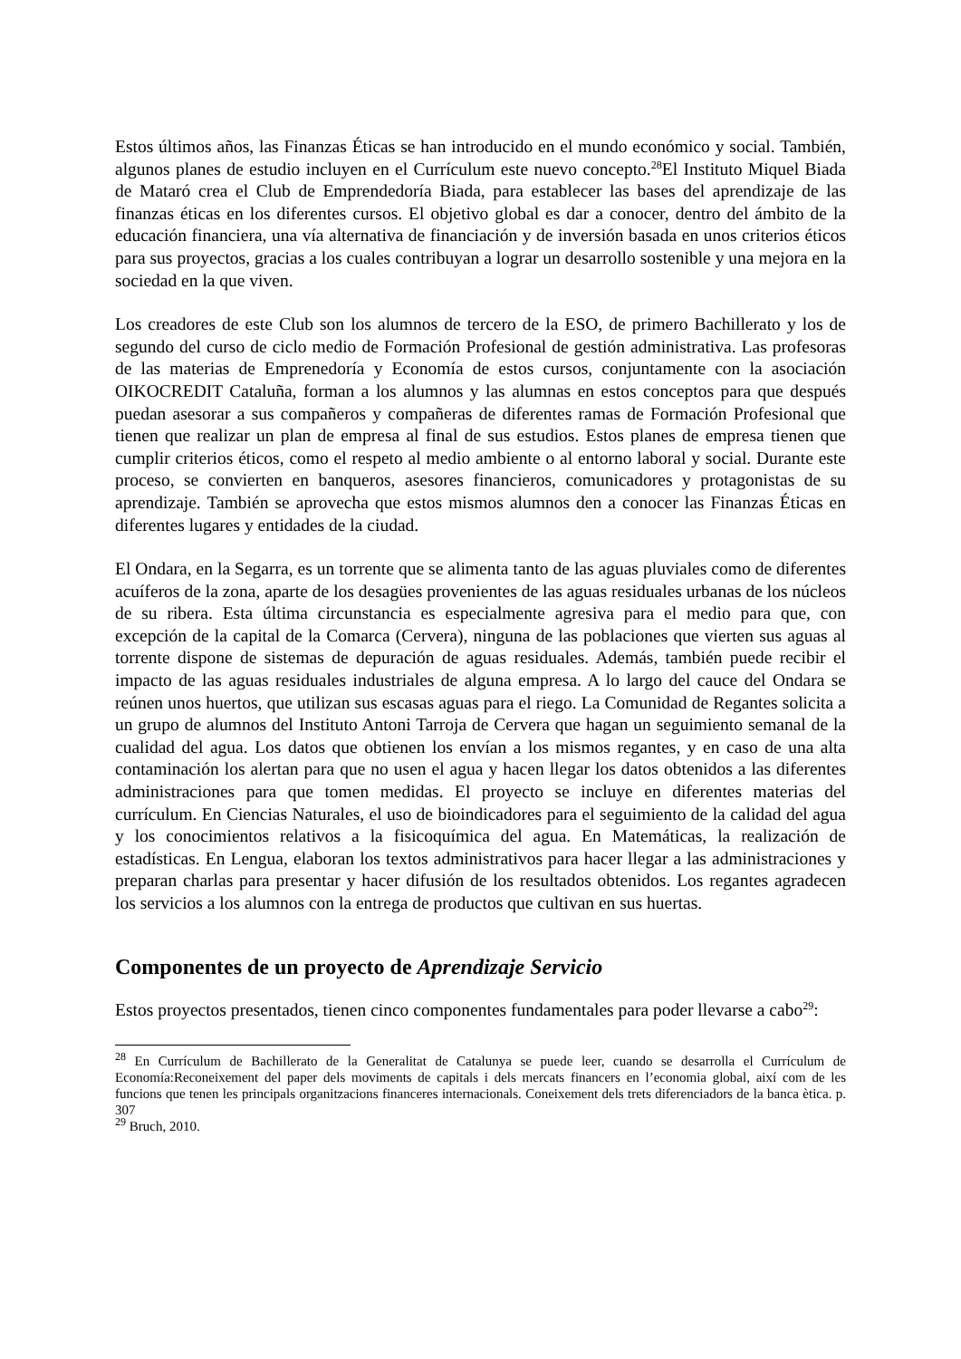Estos últimos años, las Finanzas Éticas se han introducido en el mundo económico y social. También, algunos planes de estudio incluyen en el Currículum este nuevo concepto.<sup>28</sup>El Instituto Miquel Biada de Mataró crea el Club de Emprendedoría Biada, para establecer las bases del aprendizaje de las finanzas éticas en los diferentes cursos. El objetivo global es dar a conocer, dentro del ámbito de la educación financiera, una vía alternativa de financiación y de inversión basada en unos criterios éticos para sus proyectos, gracias a los cuales contribuyan a lograr un desarrollo sostenible y una mejora en la sociedad en la que viven.
Los creadores de este Club son los alumnos de tercero de la ESO, de primero Bachillerato y los de segundo del curso de ciclo medio de Formación Profesional de gestión administrativa. Las profesoras de las materias de Emprenedoría y Economía de estos cursos, conjuntamente con la asociación OIKOCREDIT Cataluña, forman a los alumnos y las alumnas en estos conceptos para que después puedan asesorar a sus compañeros y compañeras de diferentes ramas de Formación Profesional que tienen que realizar un plan de empresa al final de sus estudios. Estos planes de empresa tienen que cumplir criterios éticos, como el respeto al medio ambiente o al entorno laboral y social. Durante este proceso, se convierten en banqueros, asesores financieros, comunicadores y protagonistas de su aprendizaje. También se aprovecha que estos mismos alumnos den a conocer las Finanzas Éticas en diferentes lugares y entidades de la ciudad.
El Ondara, en la Segarra, es un torrente que se alimenta tanto de las aguas pluviales como de diferentes acuíferos de la zona, aparte de los desagües provenientes de las aguas residuales urbanas de los núcleos de su ribera. Esta última circunstancia es especialmente agresiva para el medio para que, con excepción de la capital de la Comarca (Cervera), ninguna de las poblaciones que vierten sus aguas al torrente dispone de sistemas de depuración de aguas residuales. Además, también puede recibir el impacto de las aguas residuales industriales de alguna empresa. A lo largo del cauce del Ondara se reúnen unos huertos, que utilizan sus escasas aguas para el riego. La Comunidad de Regantes solicita a un grupo de alumnos del Instituto Antoni Tarroja de Cervera que hagan un seguimiento semanal de la cualidad del agua. Los datos que obtienen los envían a los mismos regantes, y en caso de una alta contaminación los alertan para que no usen el agua y hacen llegar los datos obtenidos a las diferentes administraciones para que tomen medidas. El proyecto se incluye en diferentes materias del currículum. En Ciencias Naturales, el uso de bioindicadores para el seguimiento de la calidad del agua y los conocimientos relativos a la fisicoquímica del agua. En Matemáticas, la realización de estadísticas. En Lengua, elaboran los textos administrativos para hacer llegar a las administraciones y preparan charlas para presentar y hacer difusión de los resultados obtenidos. Los regantes agradecen los servicios a los alumnos con la entrega de productos que cultivan en sus huertas.
Componentes de un proyecto de Aprendizaje Servicio
Estos proyectos presentados, tienen cinco componentes fundamentales para poder llevarse a cabo<sup>29</sup>:
<sup>28</sup> En Currículum de Bachillerato de la Generalitat de Catalunya se puede leer, cuando se desarrolla el Currículum de Economía:Reconeixement del paper dels moviments de capitals i dels mercats financers en l’economia global, així com de les funcions que tenen les principals organitzacions financeres internacionals. Coneixement dels trets diferenciadors de la banca ètica. p. 307
<sup>29</sup> Bruch, 2010.